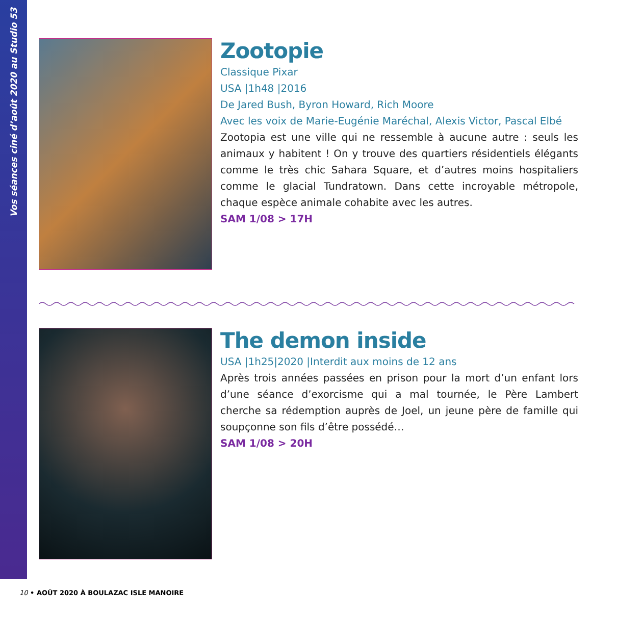Vos séances ciné d’août 2020 au Studio 53
Zootopie
Classique Pixar
USA |1h48 |2016
De Jared Bush, Byron Howard, Rich Moore
Avec les voix de Marie-Eugénie Maréchal, Alexis Victor, Pascal Elbé
Zootopia est une ville qui ne ressemble à aucune autre : seuls les animaux y habitent ! On y trouve des quartiers résidentiels élégants comme le très chic Sahara Square, et d’autres moins hospitaliers comme le glacial Tundratown. Dans cette incroyable métropole, chaque espèce animale cohabite avec les autres.
SAM 1/08 > 17H
The demon inside
USA |1h25|2020 |Interdit aux moins de 12 ans
Après trois années passées en prison pour la mort d’un enfant lors d’une séance d’exorcisme qui a mal tournée, le Père Lambert cherche sa rédemption auprès de Joel, un jeune père de famille qui soupçonne son fils d’être possédé…
SAM 1/08 > 20H
10 • AOÛT 2020 À BOULAZAC ISLE MANOIRE